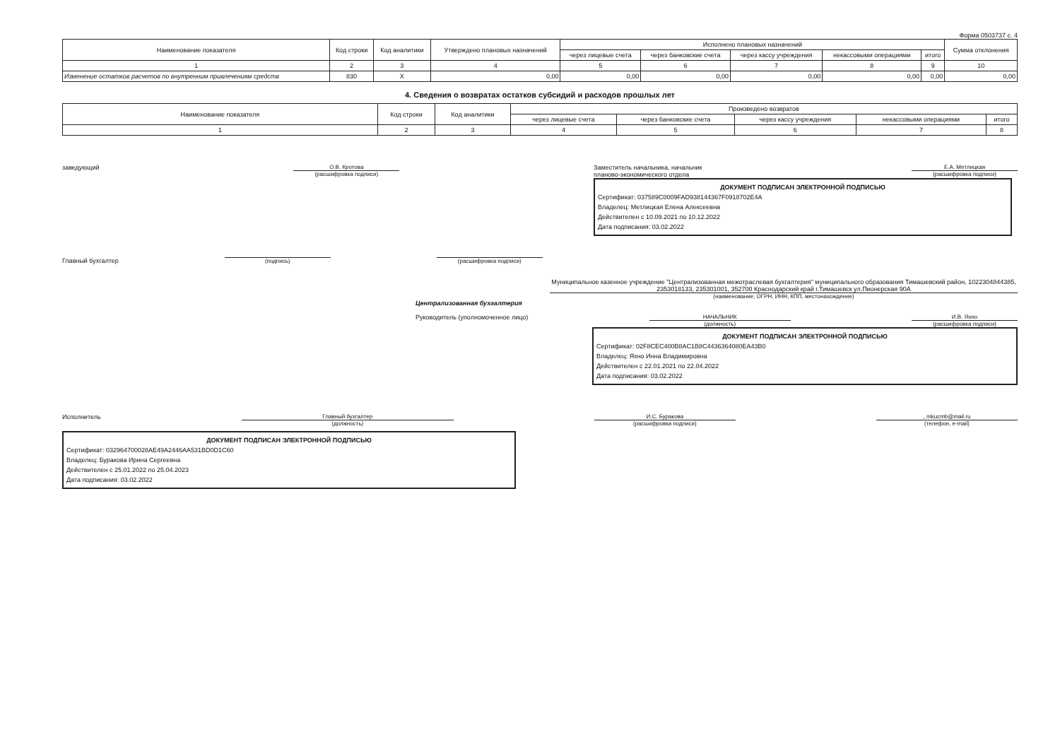Форма 0503737 с. 4
| Наименование показателя | Код строки | Код аналитики | Утверждено плановых назначений | Исполнено плановых назначений | | | | | Сумма отклонения |
| --- | --- | --- | --- | --- | --- | --- | --- | --- | --- |
| | | | | через лицевые счета | через банковские счета | через кассу учреждения | некассовыми операциями | итого | |
| 1 | 2 | 3 | 4 | 5 | 6 | 7 | 8 | 9 | 10 |
| Изменение остатков расчетов по внутренним привлечениям средств | 830 | X | 0,00 | 0,00 | 0,00 | 0,00 | 0,00 | 0,00 | 0,00 |
4. Сведения о возвратах остатков субсидий и расходов прошлых лет
| Наименование показателя | Код строки | Код аналитики | Произведено возвратов | | | | |
| --- | --- | --- | --- | --- | --- | --- | --- |
| | | | через лицевые счета | через банковские счета | через кассу учреждения | некассовыми операциями | итого |
| 1 | 2 | 3 | 4 | 5 | 6 | 7 | 8 |
заведующий О.В. Кротова
(расшифровка подписи)
Заместитель начальника, начальник
планово-экономического отдела Е.А. Метлицкая
(расшифровка подписи)
ДОКУМЕНТ ПОДПИСАН ЭЛЕКТРОННОЙ ПОДПИСЬЮ
Сертификат: 037589C0009FAD938144367F0918702E4A
Владелец: Метлицкая Елена Алексеевна
Действителен с 10.09.2021 по 10.12.2022
Дата подписания: 03.02.2022
Главный бухгалтер (подпись) (расшифровка подписи)
Муниципальное казенное учреждение "Централизованная межотраслевая бухгалтерия" муниципального образования Тимашевский район, 1022304844385, 2353018133, 235301001, 352700 Краснодарский край г.Тимашевск ул.Пионерская 90А
(наименование, ОГРН, ИНН, КПП, местонахождение)
Централизованная бухгалтерия
Руководитель (уполномоченное лицо) НАЧАЛЬНИК
(должность) И.В. Яхно
(расшифровка подписи)
ДОКУМЕНТ ПОДПИСАН ЭЛЕКТРОННОЙ ПОДПИСЬЮ
Сертификат: 02F8CEC400B8AC1B8C4436364080EA43B0
Владелец: Яхно Инна Владимировна
Действителен с 22.01.2021 по 22.04.2022
Дата подписания: 03.02.2022
Исполнитель Главный бухгалтер
(должность) И.С. Буракова
(расшифровка подписи), mkucmb@mail.ru
(телефон, e-mail)
ДОКУМЕНТ ПОДПИСАН ЭЛЕКТРОННОЙ ПОДПИСЬЮ
Сертификат: 032964700028AE49A2446AA531BD0D1C60
Владелец: Буракова Ирина Сергеевна
Действителен с 25.01.2022 по 25.04.2023
Дата подписания: 03.02.2022